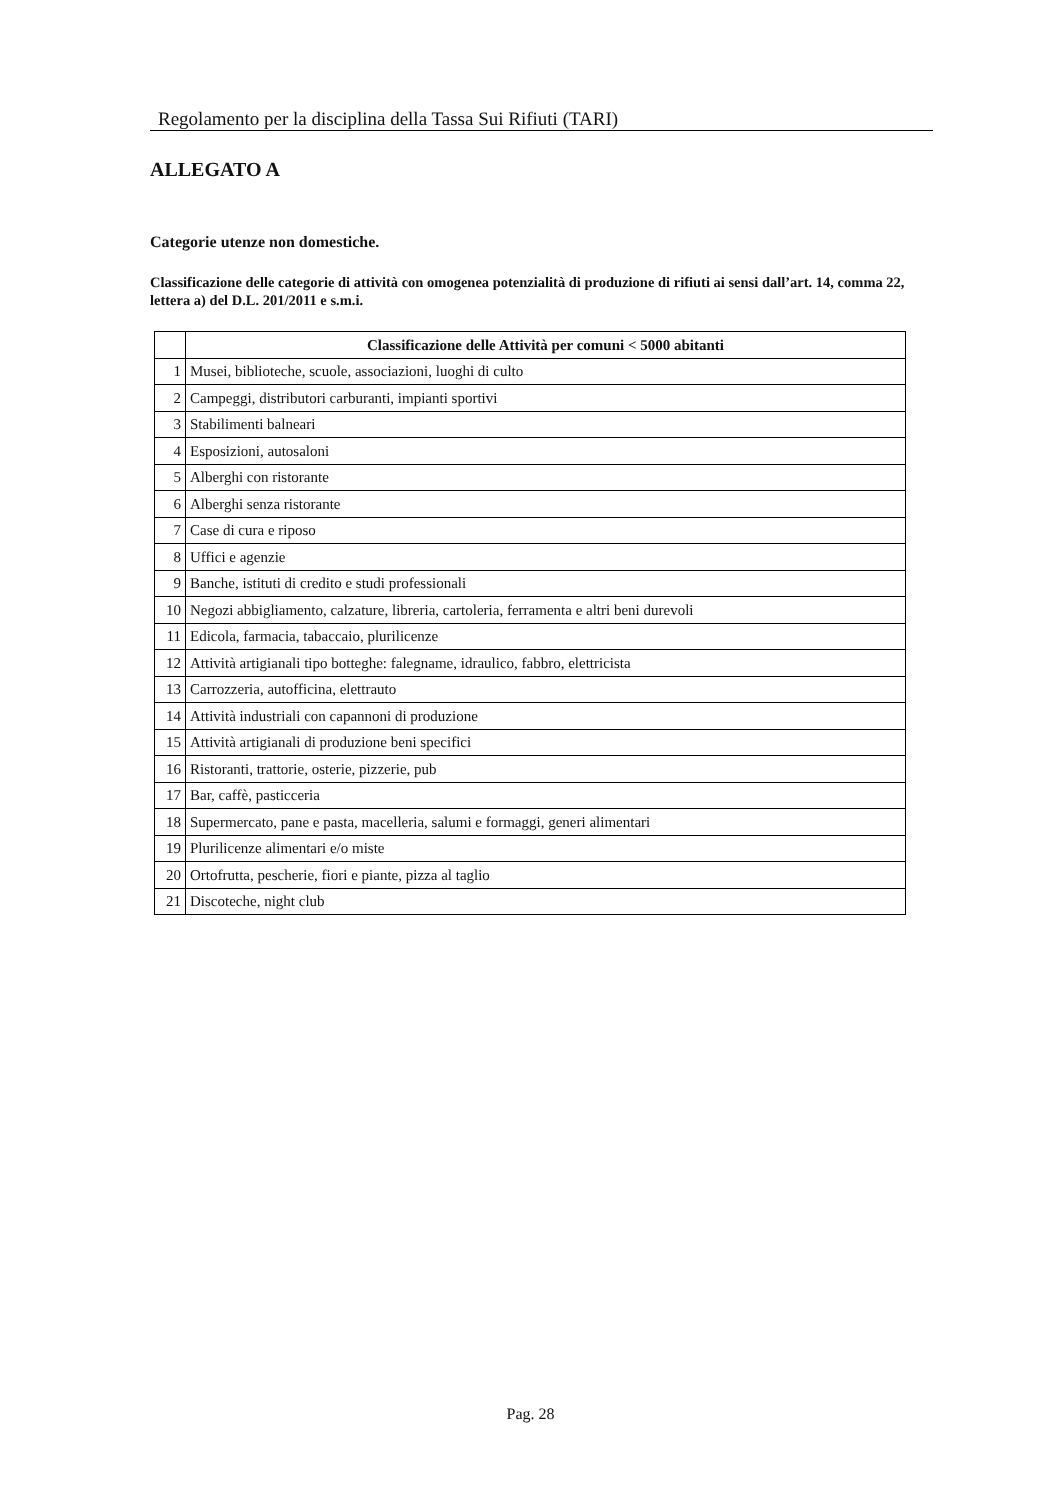Regolamento per la disciplina della Tassa Sui Rifiuti (TARI)
ALLEGATO A
Categorie utenze non domestiche.
Classificazione delle categorie di attività con omogenea potenzialità di produzione di rifiuti ai sensi dall’art. 14, comma 22, lettera a) del D.L. 201/2011 e s.m.i.
| | Classificazione delle Attività per comuni < 5000 abitanti |
| --- | --- |
| 1 | Musei, biblioteche, scuole, associazioni, luoghi di culto |
| 2 | Campeggi, distributori carburanti, impianti sportivi |
| 3 | Stabilimenti balneari |
| 4 | Esposizioni, autosaloni |
| 5 | Alberghi con ristorante |
| 6 | Alberghi senza ristorante |
| 7 | Case di cura e riposo |
| 8 | Uffici e agenzie |
| 9 | Banche, istituti di credito e studi professionali |
| 10 | Negozi abbigliamento, calzature, libreria, cartoleria, ferramenta e altri beni durevoli |
| 11 | Edicola, farmacia, tabaccaio, plurilicenze |
| 12 | Attività artigianali tipo botteghe: falegname, idraulico, fabbro, elettricista |
| 13 | Carrozzeria, autofficina, elettrauto |
| 14 | Attività industriali con capannoni di produzione |
| 15 | Attività artigianali di produzione beni specifici |
| 16 | Ristoranti, trattorie, osterie, pizzerie, pub |
| 17 | Bar, caffè, pasticceria |
| 18 | Supermercato, pane e pasta, macelleria, salumi e formaggi, generi alimentari |
| 19 | Plurilicenze alimentari e/o miste |
| 20 | Ortofrutta, pescherie, fiori e piante, pizza al taglio |
| 21 | Discoteche, night club |
Pag. 28